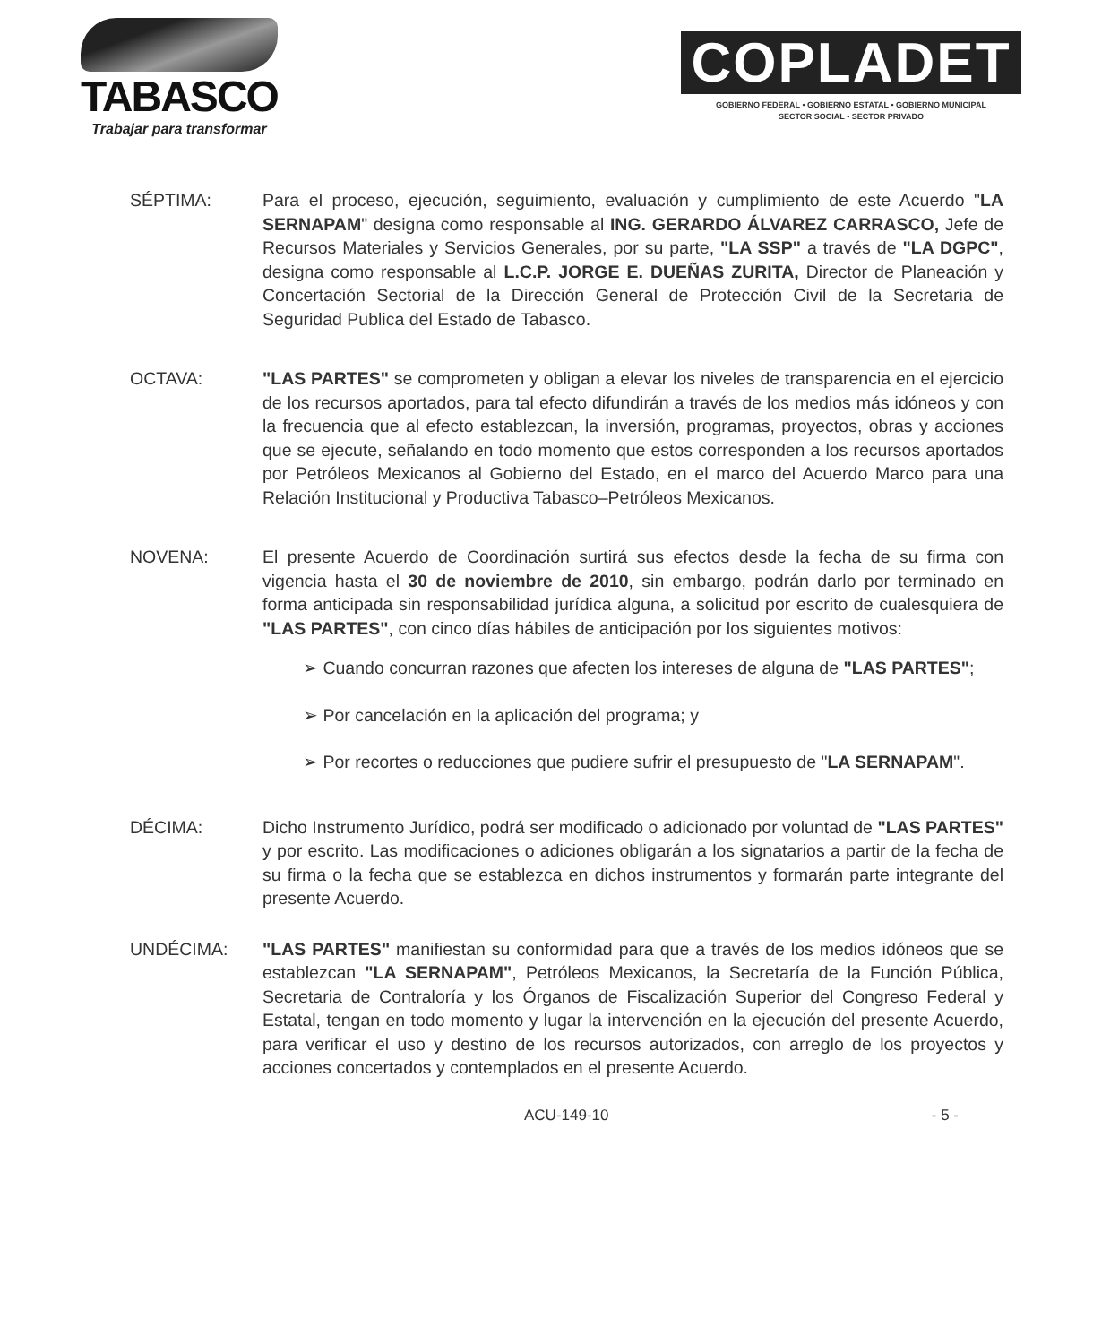TABASCO
Trabajar para transformar
COPLADET
GOBIERNO FEDERAL • GOBIERNO ESTATAL • GOBIERNO MUNICIPAL
SECTOR SOCIAL • SECTOR PRIVADO
SÉPTIMA: Para el proceso, ejecución, seguimiento, evaluación y cumplimiento de este Acuerdo "LA SERNAPAM" designa como responsable al ING. GERARDO ÁLVAREZ CARRASCO, Jefe de Recursos Materiales y Servicios Generales, por su parte, "LA SSP" a través de "LA DGPC", designa como responsable al L.C.P. JORGE E. DUEÑAS ZURITA, Director de Planeación y Concertación Sectorial de la Dirección General de Protección Civil de la Secretaria de Seguridad Publica del Estado de Tabasco.
OCTAVA: "LAS PARTES" se comprometen y obligan a elevar los niveles de transparencia en el ejercicio de los recursos aportados, para tal efecto difundirán a través de los medios más idóneos y con la frecuencia que al efecto establezcan, la inversión, programas, proyectos, obras y acciones que se ejecute, señalando en todo momento que estos corresponden a los recursos aportados por Petróleos Mexicanos al Gobierno del Estado, en el marco del Acuerdo Marco para una Relación Institucional y Productiva Tabasco–Petróleos Mexicanos.
NOVENA: El presente Acuerdo de Coordinación surtirá sus efectos desde la fecha de su firma con vigencia hasta el 30 de noviembre de 2010, sin embargo, podrán darlo por terminado en forma anticipada sin responsabilidad jurídica alguna, a solicitud por escrito de cualesquiera de "LAS PARTES", con cinco días hábiles de anticipación por los siguientes motivos:
➢ Cuando concurran razones que afecten los intereses de alguna de "LAS PARTES";
➢ Por cancelación en la aplicación del programa; y
➢ Por recortes o reducciones que pudiere sufrir el presupuesto de "LA SERNAPAM".
DÉCIMA: Dicho Instrumento Jurídico, podrá ser modificado o adicionado por voluntad de "LAS PARTES" y por escrito. Las modificaciones o adiciones obligarán a los signatarios a partir de la fecha de su firma o la fecha que se establezca en dichos instrumentos y formarán parte integrante del presente Acuerdo.
UNDÉCIMA: "LAS PARTES" manifiestan su conformidad para que a través de los medios idóneos que se establezcan "LA SERNAPAM", Petróleos Mexicanos, la Secretaría de la Función Pública, Secretaria de Contraloría y los Órganos de Fiscalización Superior del Congreso Federal y Estatal, tengan en todo momento y lugar la intervención en la ejecución del presente Acuerdo, para verificar el uso y destino de los recursos autorizados, con arreglo de los proyectos y acciones concertados y contemplados en el presente Acuerdo.
ACU-149-10 - 5 -